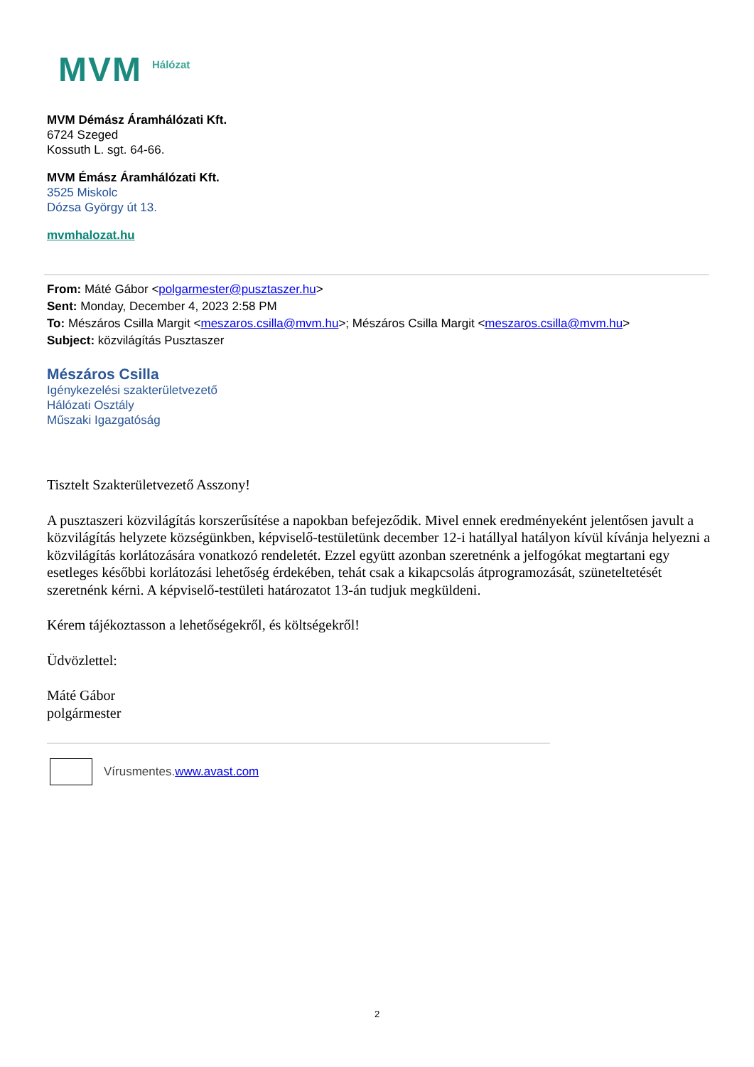MVM Hálózat
MVM Démász Áramhálózati Kft.
6724 Szeged
Kossuth L. sgt. 64-66.
MVM Émász Áramhálózati Kft.
3525 Miskolc
Dózsa György út 13.
mvmhalozat.hu
From: Máté Gábor <polgarmester@pusztaszer.hu>
Sent: Monday, December 4, 2023 2:58 PM
To: Mészáros Csilla Margit <meszaros.csilla@mvm.hu>; Mészáros Csilla Margit <meszaros.csilla@mvm.hu>
Subject: közvilágítás Pusztaszer
Mészáros Csilla
Igénykezelési szakterületvezető
Hálózati Osztály
Műszaki Igazgatóság
Tisztelt Szakterületvezető Asszony!
A pusztaszeri közvilágítás korszerűsítése a napokban befejeződik. Mivel ennek eredményeként jelentősen javult a közvilágítás helyzete községünkben, képviselő-testületünk december 12-i hatállyal hatályon kívül kívánja helyezni a közvilágítás korlátozására vonatkozó rendeletét. Ezzel együtt azonban szeretnénk a jelfogókat megtartani egy esetleges későbbi korlátozási lehetőség érdekében, tehát csak a kikapcsolás átprogramozását, szüneteltetését szeretnénk kérni. A képviselő-testületi határozatot 13-án tudjuk megküldeni.
Kérem tájékoztasson a lehetőségekről, és költségekről!
Üdvözlettel:
Máté Gábor
polgármester
Vírusmentes.www.avast.com
2